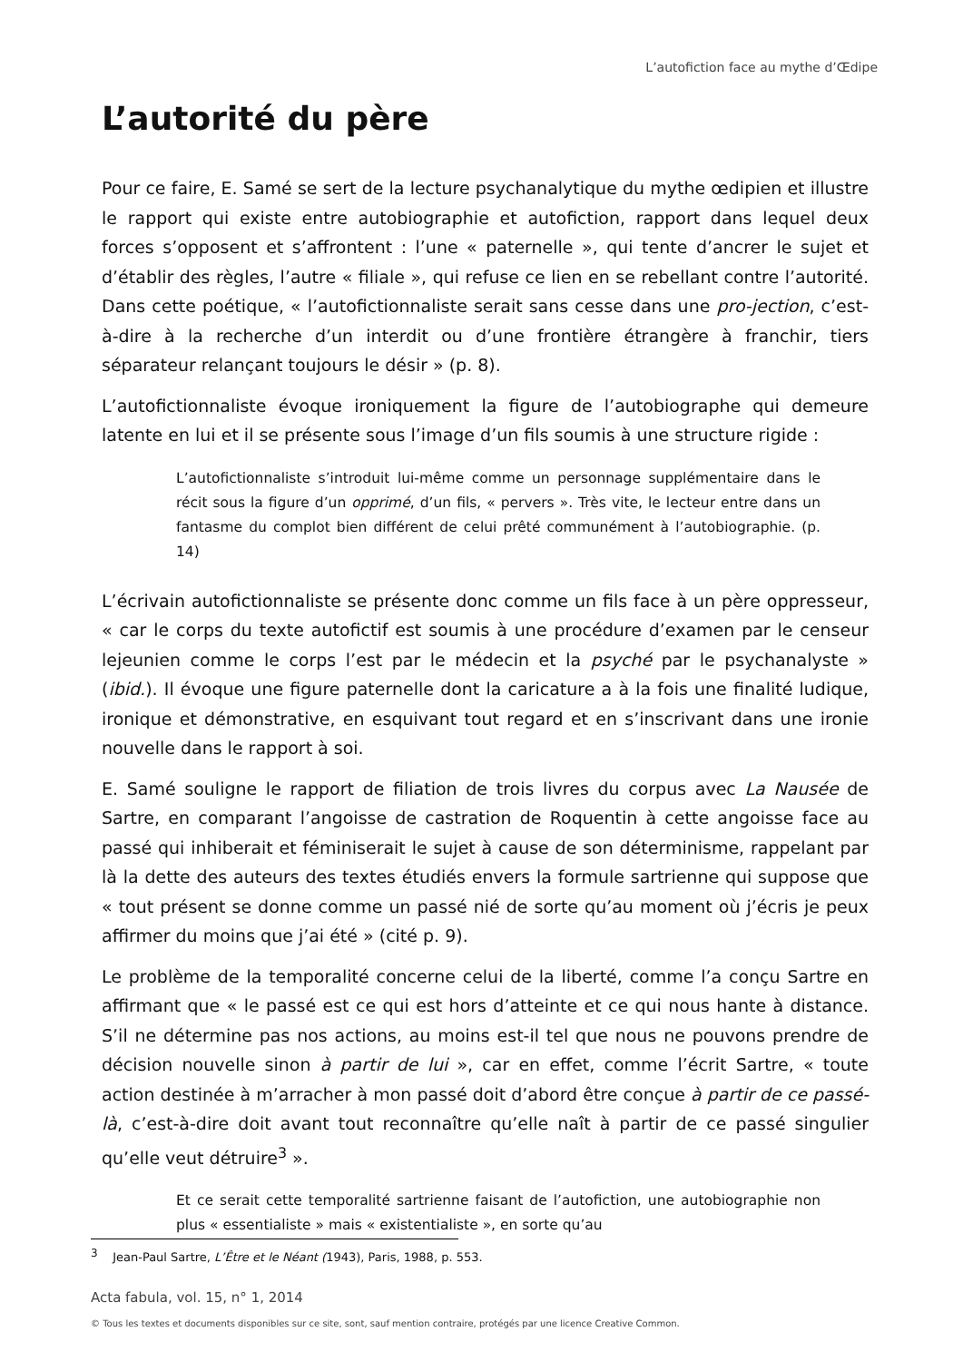L’autofiction face au mythe d’Œdipe
L’autorité du père
Pour ce faire, E. Samé se sert de la lecture psychanalytique du mythe œdipien et illustre le rapport qui existe entre autobiographie et autofiction, rapport dans lequel deux forces s’opposent et s’affrontent : l’une « paternelle », qui tente d’ancrer le sujet et d’établir des règles, l’autre « filiale », qui refuse ce lien en se rebellant contre l’autorité. Dans cette poétique, « l’autofictionnaliste serait sans cesse dans une pro-jection, c’est-à-dire à la recherche d’un interdit ou d’une frontière étrangère à franchir, tiers séparateur relançant toujours le désir » (p. 8).
L’autofictionnaliste évoque ironiquement la figure de l’autobiographe qui demeure latente en lui et il se présente sous l’image d’un fils soumis à une structure rigide :
L’autofictionnaliste s’introduit lui-même comme un personnage supplémentaire dans le récit sous la figure d’un opprimé, d’un fils, « pervers ». Très vite, le lecteur entre dans un fantasme du complot bien différent de celui prêté communément à l’autobiographie. (p. 14)
L’écrivain autofictionnaliste se présente donc comme un fils face à un père oppresseur, « car le corps du texte autofictif est soumis à une procédure d’examen par le censeur lejeunien comme le corps l’est par le médecin et la psyché par le psychanalyste » (ibid.). Il évoque une figure paternelle dont la caricature a à la fois une finalité ludique, ironique et démonstrative, en esquivant tout regard et en s’inscrivant dans une ironie nouvelle dans le rapport à soi.
E. Samé souligne le rapport de filiation de trois livres du corpus avec La Nausée de Sartre, en comparant l’angoisse de castration de Roquentin à cette angoisse face au passé qui inhiberait et féminiserait le sujet à cause de son déterminisme, rappelant par là la dette des auteurs des textes étudiés envers la formule sartrienne qui suppose que « tout présent se donne comme un passé nié de sorte qu’au moment où j’écris je peux affirmer du moins que j’ai été » (cité p. 9).
Le problème de la temporalité concerne celui de la liberté, comme l’a conçu Sartre en affirmant que « le passé est ce qui est hors d’atteinte et ce qui nous hante à distance. S’il ne détermine pas nos actions, au moins est-il tel que nous ne pouvons prendre de décision nouvelle sinon à partir de lui », car en effet, comme l’écrit Sartre, « toute action destinée à m’arracher à mon passé doit d’abord être conçue à partir de ce passé-là, c’est-à-dire doit avant tout reconnaître qu’elle naît à partir de ce passé singulier qu’elle veut détruire<sup>3</sup> ».
Et ce serait cette temporalité sartrienne faisant de l’autofiction, une autobiographie non plus « essentialiste » mais « existentialiste », en sorte qu’au
<sup>3</sup> Jean-Paul Sartre, L’Être et le Néant (1943), Paris, 1988, p. 553.
Acta fabula, vol. 15, n° 1, 2014
© Tous les textes et documents disponibles sur ce site, sont, sauf mention contraire, protégés par une licence Creative Common.